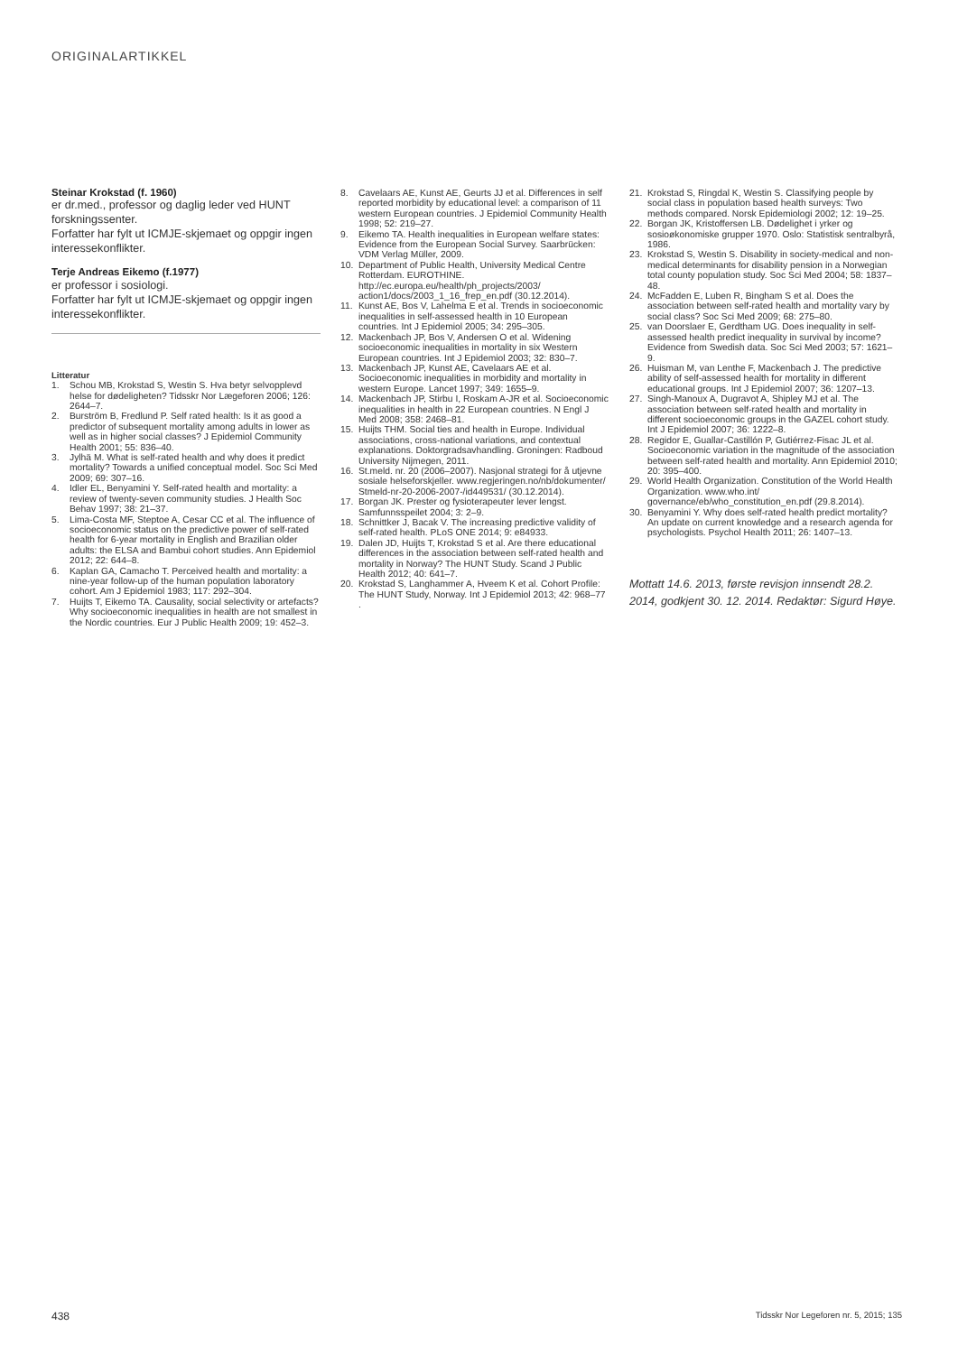ORIGINALARTIKKEL
Steinar Krokstad (f. 1960)
er dr.med., professor og daglig leder ved HUNT forskningssenter.
Forfatter har fylt ut ICMJE-skjemaet og oppgir ingen interessekonflikter.
Terje Andreas Eikemo (f.1977)
er professor i sosiologi.
Forfatter har fylt ut ICMJE-skjemaet og oppgir ingen interessekonflikter.
Litteratur
1. Schou MB, Krokstad S, Westin S. Hva betyr selvopplevd helse for dødeligheten? Tidsskr Nor Lægeforen 2006; 126: 2644–7.
2. Burström B, Fredlund P. Self rated health: Is it as good a predictor of subsequent mortality among adults in lower as well as in higher social classes? J Epidemiol Community Health 2001; 55: 836–40.
3. Jylhä M. What is self-rated health and why does it predict mortality? Towards a unified conceptual model. Soc Sci Med 2009; 69: 307–16.
4. Idler EL, Benyamini Y. Self-rated health and mortality: a review of twenty-seven community studies. J Health Soc Behav 1997; 38: 21–37.
5. Lima-Costa MF, Steptoe A, Cesar CC et al. The influence of socioeconomic status on the predictive power of self-rated health for 6-year mortality in English and Brazilian older adults: the ELSA and Bambui cohort studies. Ann Epidemiol 2012; 22: 644–8.
6. Kaplan GA, Camacho T. Perceived health and mortality: a nine-year follow-up of the human population laboratory cohort. Am J Epidemiol 1983; 117: 292–304.
7. Huijts T, Eikemo TA. Causality, social selectivity or artefacts? Why socioeconomic inequalities in health are not smallest in the Nordic countries. Eur J Public Health 2009; 19: 452–3.
8. Cavelaars AE, Kunst AE, Geurts JJ et al. Differences in self reported morbidity by educational level: a comparison of 11 western European countries. J Epidemiol Community Health 1998; 52: 219–27.
9. Eikemo TA. Health inequalities in European welfare states: Evidence from the European Social Survey. Saarbrücken: VDM Verlag Müller, 2009.
10. Department of Public Health, University Medical Centre Rotterdam. EUROTHINE. http://ec.europa.eu/health/ph_projects/2003/ action1/docs/2003_1_16_frep_en.pdf (30.12.2014).
11. Kunst AE, Bos V, Lahelma E et al. Trends in socioeconomic inequalities in self-assessed health in 10 European countries. Int J Epidemiol 2005; 34: 295–305.
12. Mackenbach JP, Bos V, Andersen O et al. Widening socioeconomic inequalities in mortality in six Western European countries. Int J Epidemiol 2003; 32: 830–7.
13. Mackenbach JP, Kunst AE, Cavelaars AE et al. Socioeconomic inequalities in morbidity and mortality in western Europe. Lancet 1997; 349: 1655–9.
14. Mackenbach JP, Stirbu I, Roskam A-JR et al. Socioeconomic inequalities in health in 22 European countries. N Engl J Med 2008; 358: 2468–81.
15. Huijts THM. Social ties and health in Europe. Individual associations, cross-national variations, and contextual explanations. Doktorgradsavhandling. Groningen: Radboud University Nijmegen, 2011.
16. St.meld. nr. 20 (2006–2007). Nasjonal strategi for å utjevne sosiale helseforskjeller. www.regjeringen.no/nb/dokumenter/ Stmeld-nr-20-2006-2007-/id449531/ (30.12.2014).
17. Borgan JK. Prester og fysioterapeuter lever lengst. Samfunnsspeilet 2004; 3: 2–9.
18. Schnittker J, Bacak V. The increasing predictive validity of self-rated health. PLoS ONE 2014; 9: e84933.
19. Dalen JD, Huijts T, Krokstad S et al. Are there educational differences in the association between self-rated health and mortality in Norway? The HUNT Study. Scand J Public Health 2012; 40: 641–7.
20. Krokstad S, Langhammer A, Hveem K et al. Cohort Profile: The HUNT Study, Norway. Int J Epidemiol 2013; 42: 968–77 .
21. Krokstad S, Ringdal K, Westin S. Classifying people by social class in population based health surveys: Two methods compared. Norsk Epidemiologi 2002; 12: 19–25.
22. Borgan JK, Kristoffersen LB. Dødelighet i yrker og sosioøkonomiske grupper 1970. Oslo: Statistisk sentralbyrå, 1986.
23. Krokstad S, Westin S. Disability in society-medical and non-medical determinants for disability pension in a Norwegian total county population study. Soc Sci Med 2004; 58: 1837–48.
24. McFadden E, Luben R, Bingham S et al. Does the association between self-rated health and mortality vary by social class? Soc Sci Med 2009; 68: 275–80.
25. van Doorslaer E, Gerdtham UG. Does inequality in self-assessed health predict inequality in survival by income? Evidence from Swedish data. Soc Sci Med 2003; 57: 1621–9.
26. Huisman M, van Lenthe F, Mackenbach J. The predictive ability of self-assessed health for mortality in different educational groups. Int J Epidemiol 2007; 36: 1207–13.
27. Singh-Manoux A, Dugravot A, Shipley MJ et al. The association between self-rated health and mortality in different socioeconomic groups in the GAZEL cohort study. Int J Epidemiol 2007; 36: 1222–8.
28. Regidor E, Guallar-Castillón P, Gutiérrez-Fisac JL et al. Socioeconomic variation in the magnitude of the association between self-rated health and mortality. Ann Epidemiol 2010; 20: 395–400.
29. World Health Organization. Constitution of the World Health Organization. www.who.int/ governance/eb/who_constitution_en.pdf (29.8.2014).
30. Benyamini Y. Why does self-rated health predict mortality? An update on current knowledge and a research agenda for psychologists. Psychol Health 2011; 26: 1407–13.
Mottatt 14.6. 2013, første revisjon innsendt 28.2. 2014, godkjent 30. 12. 2014. Redaktør: Sigurd Høye.
438
Tidsskr Nor Legeforen nr. 5, 2015; 135